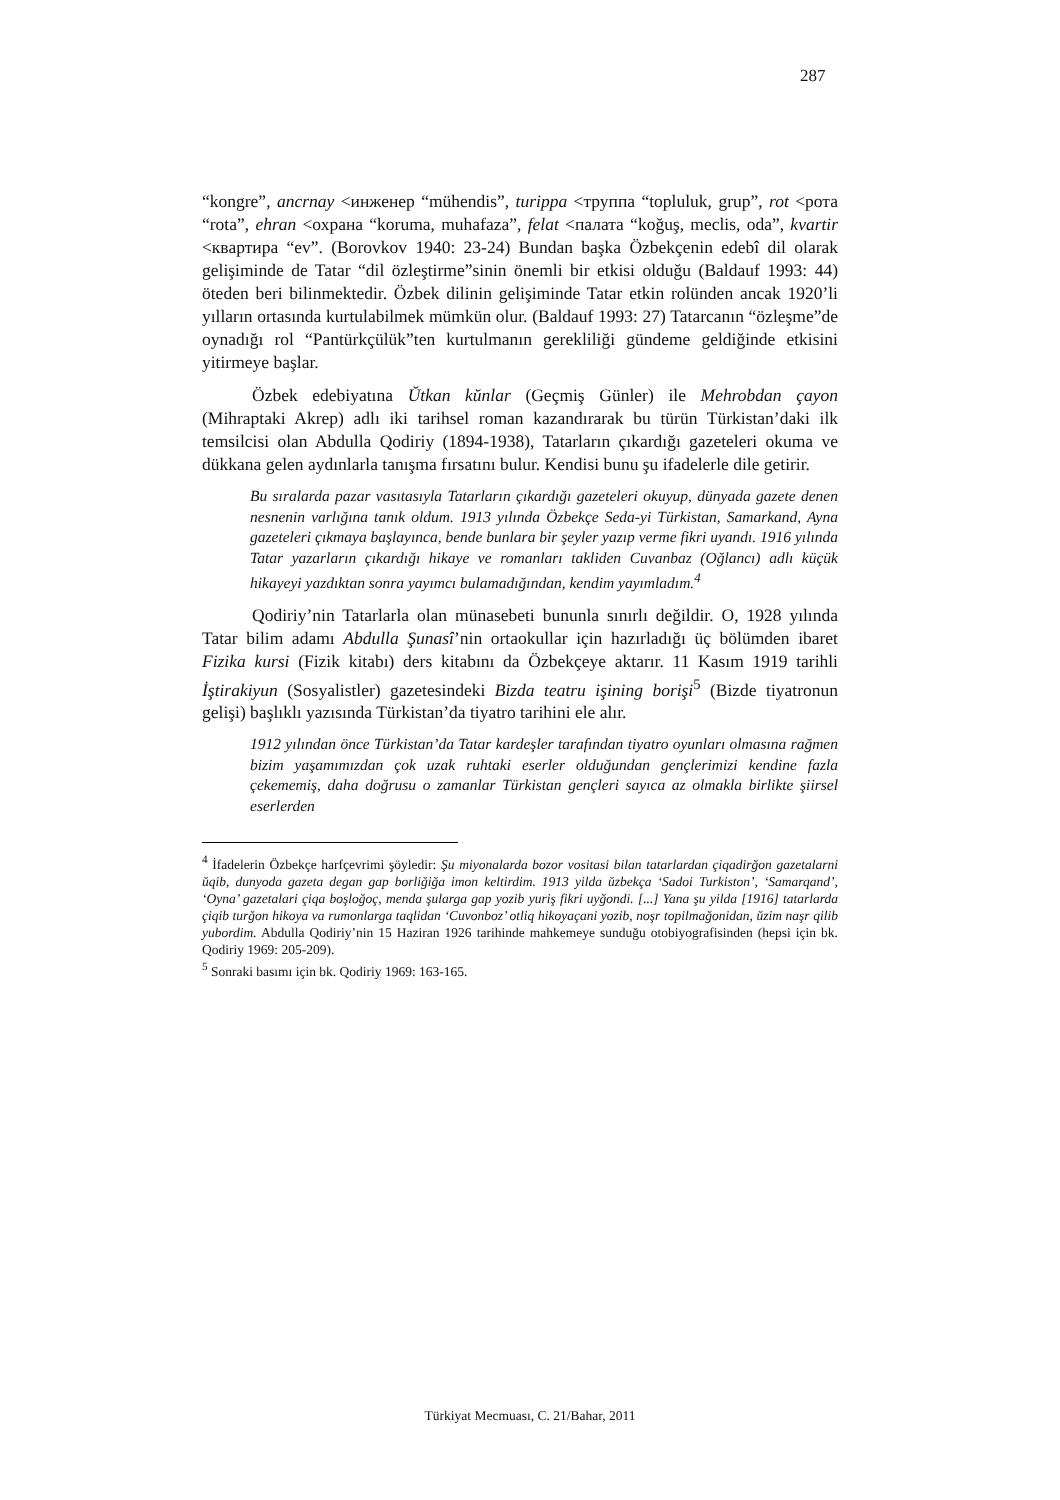287
“kongre”, ancrnay <инженер “mühendis”, turippa <труппа “topluluk, grup”, rot <рота “rota”, ehran <охрана “koruma, muhafaza”, felat <палата “koğuş, meclis, oda”, kvartir <квартира “ev”. (Borovkov 1940: 23-24) Bundan başka Özbekçenin edebî dil olarak gelişiminde de Tatar “dil özleştirme”sinin önemli bir etkisi olduğu (Baldauf 1993: 44) öteden beri bilinmektedir. Özbek dilinin gelişiminde Tatar etkin rolünden ancak 1920’li yılların ortasında kurtulabilmek mümkün olur. (Baldauf 1993: 27) Tatarcanın “özleşme”de oynadığı rol “Pantürkçülük”ten kurtulmanın gerekliliği gündeme geldiğinde etkisini yitirmeye başlar.
Özbek edebiyatına Ŭtkan kŭnlar (Geçmiş Günler) ile Mehrobdan çayon (Mihraptaki Akrep) adlı iki tarihsel roman kazandırarak bu türün Türkistan’daki ilk temsilcisi olan Abdulla Qodiriy (1894-1938), Tatarların çıkardığı gazeteleri okuma ve dükkana gelen aydınlarla tanışma fırsatını bulur. Kendisi bunu şu ifadelerle dile getirir.
Bu sıralarda pazar vasıtasıyla Tatarların çıkardığı gazeteleri okuyup, dünyada gazete denen nesnenin varlığına tanık oldum. 1913 yılında Özbekçe Seda-yi Türkistan, Samarkand, Ayna gazeteleri çıkmaya başlayınca, bende bunlara bir şeyler yazıp verme fikri uyandı. 1916 yılında Tatar yazarların çıkardığı hikaye ve romanları takliden Cuvanbaz (Oğlancı) adlı küçük hikayeyi yazdıktan sonra yayımcı bulamadığından, kendim yayımladım.<sup>4</sup>
Qodiriy’nin Tatarlarla olan münasebeti bununla sınırlı değildir. O, 1928 yılında Tatar bilim adamı Abdulla Şunasî’nin ortaokullar için hazırladığı üç bölümden ibaret Fizika kursi (Fizik kitabı) ders kitabını da Özbekçeye aktarır. 11 Kasım 1919 tarihli İştirakiyun (Sosyalistler) gazetesindeki Bizda teatru işining borişi<sup>5</sup> (Bizde tiyatronun gelişi) başlıklı yazısında Türkistan’da tiyatro tarihini ele alır.
1912 yılından önce Türkistan’da Tatar kardeşler tarafından tiyatro oyunları olmasına rağmen bizim yaşamımızdan çok uzak ruhtaki eserler olduğundan gençlerimizi kendine fazla çekememiş, daha doğrusu o zamanlar Türkistan gençleri sayıca az olmakla birlikte şiirsel eserlerden
<sup>4</sup> İfadelerin Özbekçe harfçevrimi şöyledir: Şu miyonalarda bozor vositasi bilan tatarlardan çiqadirğon gazetalarni ŭqib, dunyoda gazeta degan gap borliğiğa imon keltirdim. 1913 yilda ŭzbekça ‘Sadoi Turkiston’, ‘Samarqand’, ‘Oyna’ gazetalari çiqa boşloğoç, menda şularga gap yozib yuriş fikri uyğondi. [...] Yana şu yilda [1916] tatarlarda çiqib turğon hikoya va rumonlarga taqlidan ‘Cuvonboz’ otliq hikoyaçani yozib, noşr topilmağonidan, ŭzim naşr qilib yubordim. Abdulla Qodiriy’nin 15 Haziran 1926 tarihinde mahkemeye sunduğu otobiyografisinden (hepsi için bk. Qodiriy 1969: 205-209).
<sup>5</sup> Sonraki basımı için bk. Qodiriy 1969: 163-165.
Türkiyat Mecmuası, C. 21/Bahar, 2011